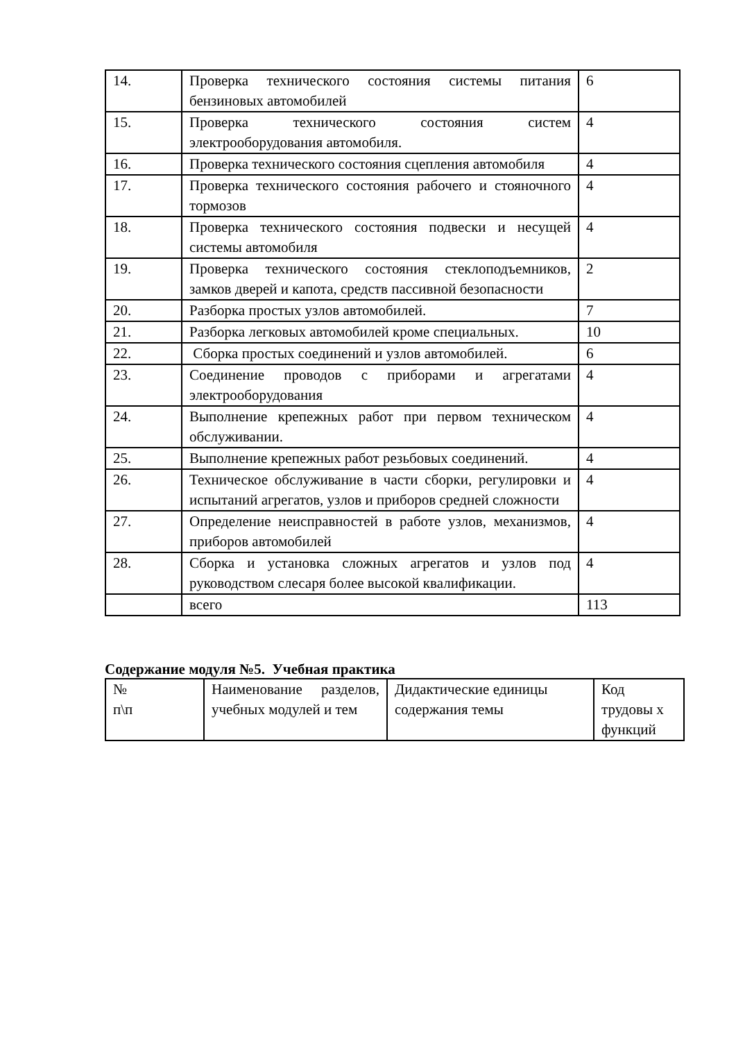| 14. | Проверка технического состояния системы питания бензиновых автомобилей | 6 |
| 15. | Проверка технического состояния систем электрооборудования автомобиля. | 4 |
| 16. | Проверка технического состояния сцепления автомобиля | 4 |
| 17. | Проверка технического состояния рабочего и стояночного тормозов | 4 |
| 18. | Проверка технического состояния подвески и несущей системы автомобиля | 4 |
| 19. | Проверка технического состояния стеклоподъемников, замков дверей и капота, средств пассивной безопасности | 2 |
| 20. | Разборка простых узлов автомобилей. | 7 |
| 21. | Разборка легковых автомобилей кроме специальных. | 10 |
| 22. | Сборка простых соединений и узлов автомобилей. | 6 |
| 23. | Соединение проводов с приборами и агрегатами электрооборудования | 4 |
| 24. | Выполнение крепежных работ при первом техническом обслуживании. | 4 |
| 25. | Выполнение крепежных работ резьбовых соединений. | 4 |
| 26. | Техническое обслуживание в части сборки, регулировки и испытаний агрегатов, узлов и приборов средней сложности | 4 |
| 27. | Определение неисправностей в работе узлов, механизмов, приборов автомобилей | 4 |
| 28. | Сборка и установка сложных агрегатов и узлов под руководством слесаря более высокой квалификации. | 4 |
| | всего | 113 |
Содержание модуля №5. Учебная практика
| № п\п | Наименование разделов, учебных модулей и тем | Дидактические единицы содержания темы | Код трудовы х функций |